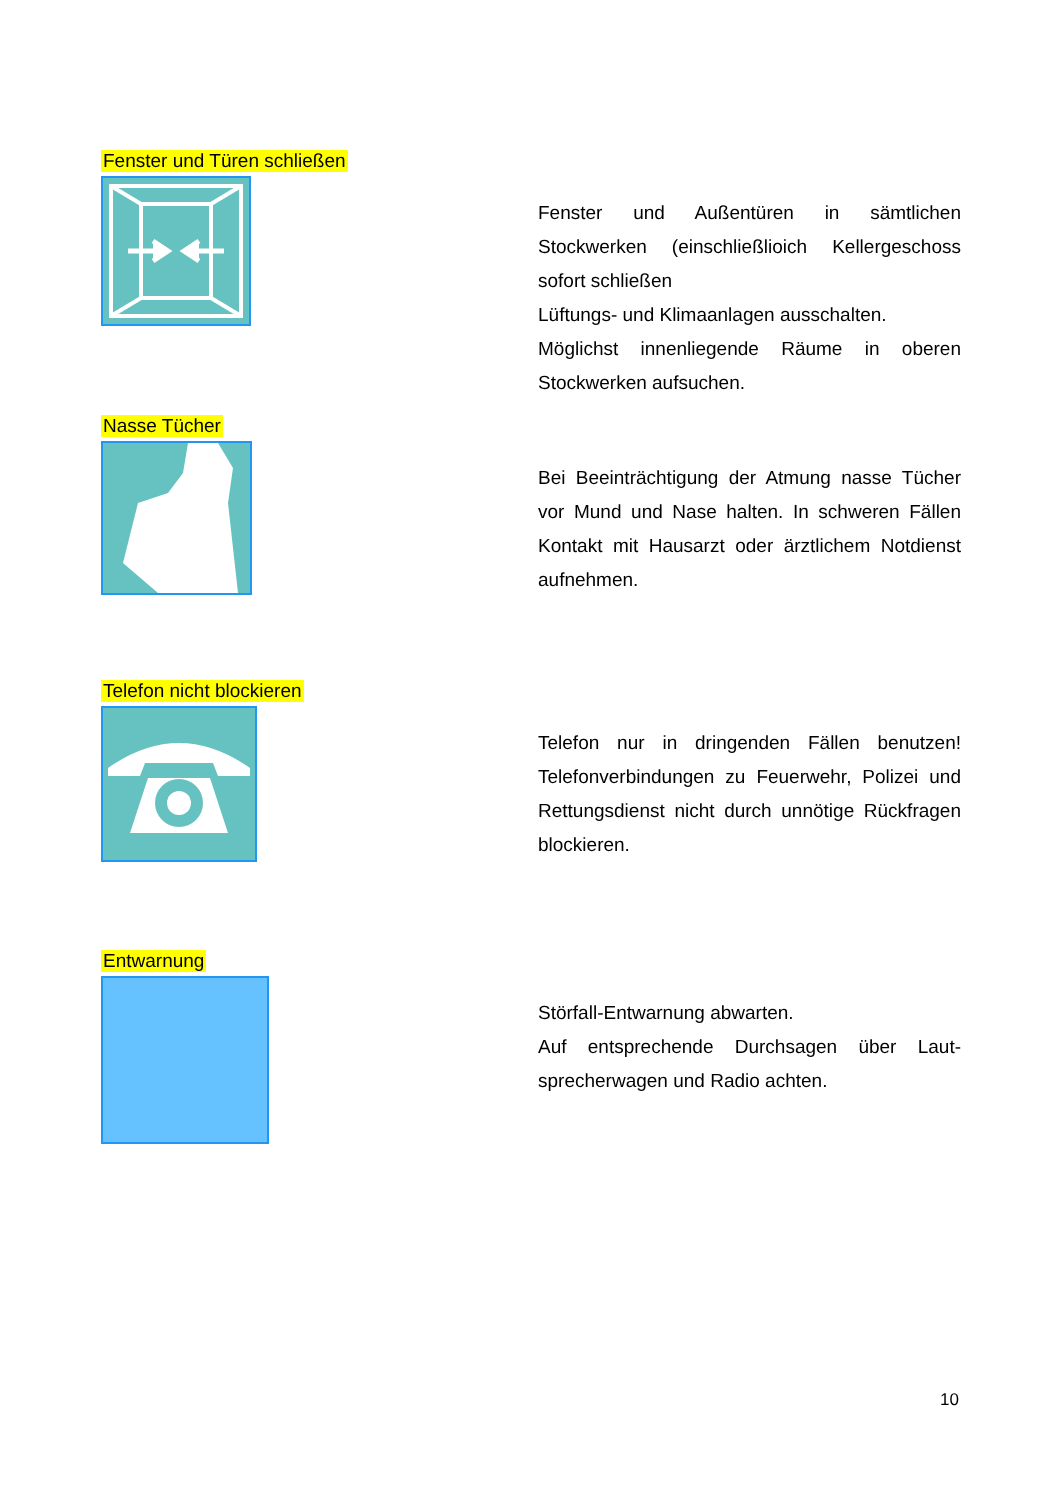Fenster und Türen schließen
Fenster und Außentüren in sämtlichen Stockwerken (einschließlioich Kellergeschoss sofort schließen
Lüftungs- und Klimaanlagen ausschalten.
Möglichst innenliegende Räume in oberen Stockwerken aufsuchen.
Nasse Tücher
Bei Beeinträchtigung der Atmung nasse Tücher vor Mund und Nase halten. In schweren Fällen Kontakt mit Hausarzt oder ärztlichem Notdienst aufnehmen.
Telefon nicht blockieren
Telefon nur in dringenden Fällen benutzen! Telefonverbindungen zu Feuerwehr, Polizei und Rettungsdienst nicht durch unnötige Rückfragen blockieren.
Entwarnung
Störfall-Entwarnung abwarten.
Auf entsprechende Durchsagen über Laut-sprecherwagen und Radio achten.
10